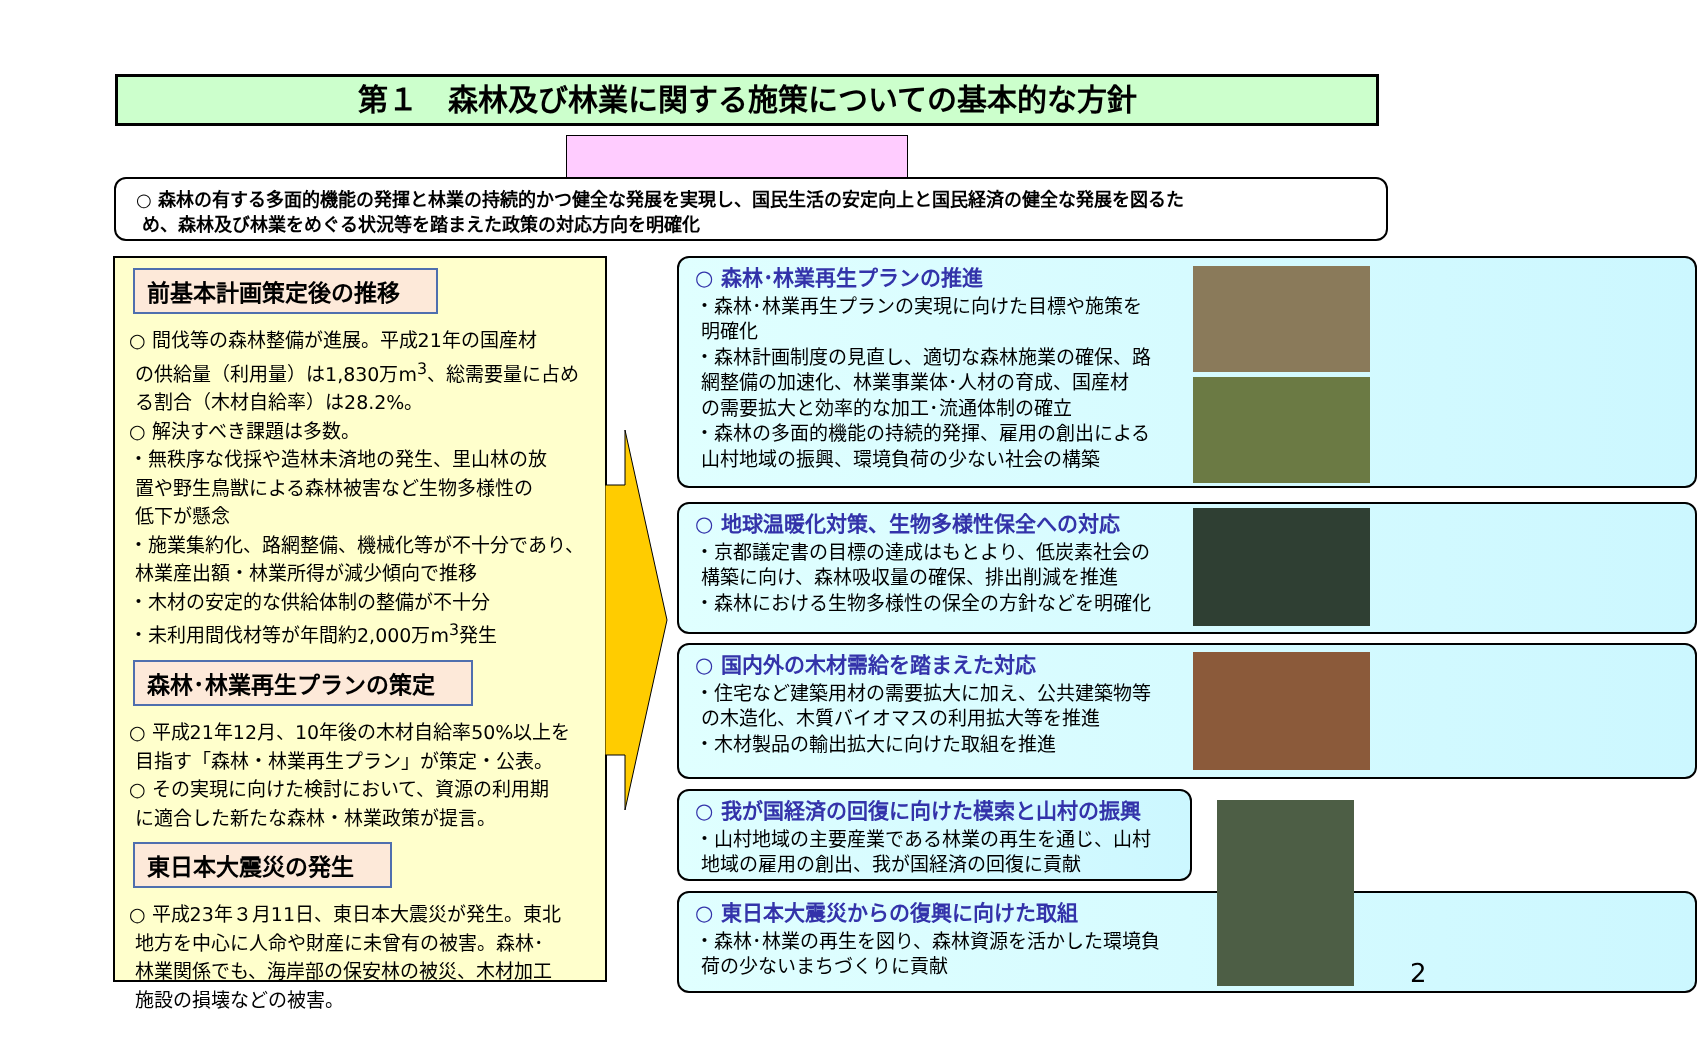第１　森林及び林業に関する施策についての基本的な方針
○ 森林の有する多面的機能の発揮と林業の持続的かつ健全な発展を実現し、国民生活の安定向上と国民経済の健全な発展を図るた
め、森林及び林業をめぐる状況等を踏まえた政策の対応方向を明確化
前基本計画策定後の推移
○ 間伐等の森林整備が進展。平成21年の国産材
の供給量（利用量）は1,830万m<sup>3</sup>、総需要量に占め
る割合（木材自給率）は28.2%。
○ 解決すべき課題は多数。
・無秩序な伐採や造林未済地の発生、里山林の放
置や野生鳥獣による森林被害など生物多様性の
低下が懸念
・施業集約化、路網整備、機械化等が不十分であり、
林業産出額・林業所得が減少傾向で推移
・木材の安定的な供給体制の整備が不十分
・未利用間伐材等が年間約2,000万m<sup>3</sup>発生
森林･林業再生プランの策定
○ 平成21年12月、10年後の木材自給率50%以上を
目指す「森林・林業再生プラン」が策定・公表。
○ その実現に向けた検討において、資源の利用期
に適合した新たな森林・林業政策が提言。
東日本大震災の発生
○ 平成23年３月11日、東日本大震災が発生。東北
地方を中心に人命や財産に未曾有の被害。森林･
林業関係でも、海岸部の保安林の被災、木材加工
施設の損壊などの被害。
○ 森林･林業再生プランの推進
・森林･林業再生プランの実現に向けた目標や施策を
明確化
・森林計画制度の見直し、適切な森林施業の確保、路
網整備の加速化、林業事業体･人材の育成、国産材
の需要拡大と効率的な加工･流通体制の確立
・森林の多面的機能の持続的発揮、雇用の創出による
山村地域の振興、環境負荷の少ない社会の構築
○ 地球温暖化対策、生物多様性保全への対応
・京都議定書の目標の達成はもとより、低炭素社会の
構築に向け、森林吸収量の確保、排出削減を推進
・森林における生物多様性の保全の方針などを明確化
○ 国内外の木材需給を踏まえた対応
・住宅など建築用材の需要拡大に加え、公共建築物等
の木造化、木質バイオマスの利用拡大等を推進
・木材製品の輸出拡大に向けた取組を推進
○ 我が国経済の回復に向けた模索と山村の振興
・山村地域の主要産業である林業の再生を通じ、山村
地域の雇用の創出、我が国経済の回復に貢献
○ 東日本大震災からの復興に向けた取組
・森林･林業の再生を図り、森林資源を活かした環境負
荷の少ないまちづくりに貢献
2